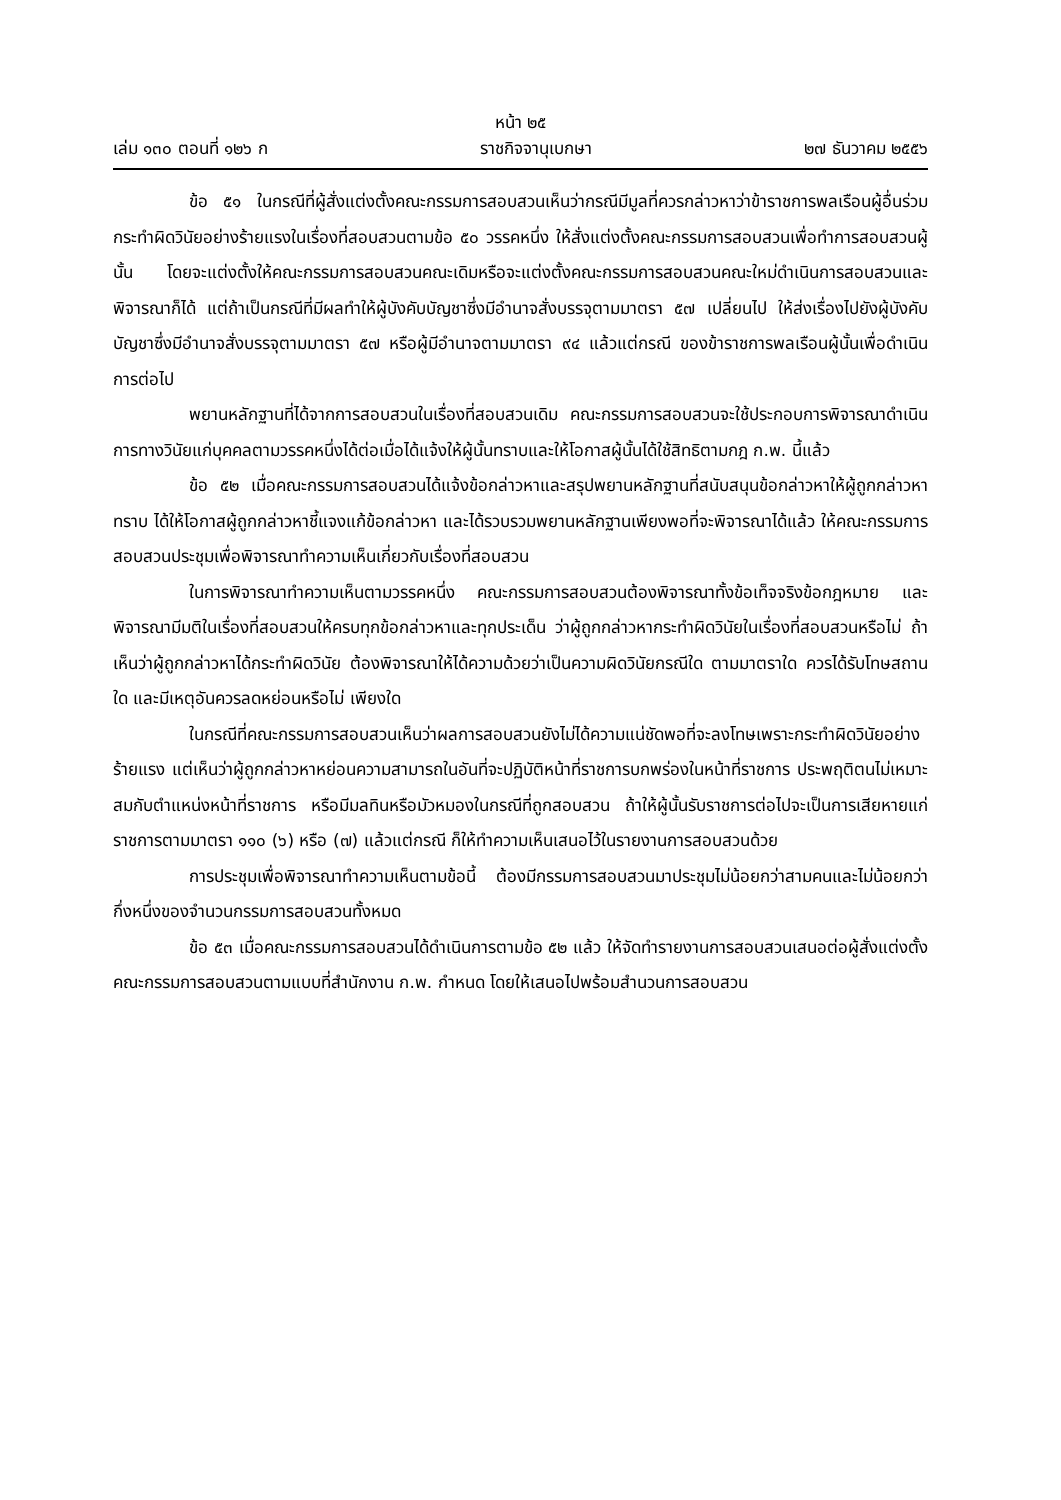หน้า ๒๕
เล่ม ๑๓๐ ตอนที่ ๑๒๖ ก ราชกิจจานุเบกษา ๒๗ ธันวาคม ๒๕๕๖
ข้อ ๕๑ ในกรณีที่ผู้สั่งแต่งตั้งคณะกรรมการสอบสวนเห็นว่ากรณีมีมูลที่ควรกล่าวหาว่าข้าราชการพลเรือนผู้อื่นร่วมกระทำผิดวินัยอย่างร้ายแรงในเรื่องที่สอบสวนตามข้อ ๕๐ วรรคหนึ่ง ให้สั่งแต่งตั้งคณะกรรมการสอบสวนเพื่อทำการสอบสวนผู้นั้น โดยจะแต่งตั้งให้คณะกรรมการสอบสวนคณะเดิมหรือจะแต่งตั้งคณะกรรมการสอบสวนคณะใหม่ดำเนินการสอบสวนและพิจารณาก็ได้ แต่ถ้าเป็นกรณีที่มีผลทำให้ผู้บังคับบัญชาซึ่งมีอำนาจสั่งบรรจุตามมาตรา ๕๗ เปลี่ยนไป ให้ส่งเรื่องไปยังผู้บังคับบัญชาซึ่งมีอำนาจสั่งบรรจุตามมาตรา ๕๗ หรือผู้มีอำนาจตามมาตรา ๙๔ แล้วแต่กรณี ของข้าราชการพลเรือนผู้นั้นเพื่อดำเนินการต่อไป
พยานหลักฐานที่ได้จากการสอบสวนในเรื่องที่สอบสวนเดิม คณะกรรมการสอบสวนจะใช้ประกอบการพิจารณาดำเนินการทางวินัยแก่บุคคลตามวรรคหนึ่งได้ต่อเมื่อได้แจ้งให้ผู้นั้นทราบและให้โอกาสผู้นั้นได้ใช้สิทธิตามกฎ ก.พ. นี้แล้ว
ข้อ ๕๒ เมื่อคณะกรรมการสอบสวนได้แจ้งข้อกล่าวหาและสรุปพยานหลักฐานที่สนับสนุนข้อกล่าวหาให้ผู้ถูกกล่าวหาทราบ ได้ให้โอกาสผู้ถูกกล่าวหาชี้แจงแก้ข้อกล่าวหา และได้รวบรวมพยานหลักฐานเพียงพอที่จะพิจารณาได้แล้ว ให้คณะกรรมการสอบสวนประชุมเพื่อพิจารณาทำความเห็นเกี่ยวกับเรื่องที่สอบสวน
ในการพิจารณาทำความเห็นตามวรรคหนึ่ง คณะกรรมการสอบสวนต้องพิจารณาทั้งข้อเท็จจริงข้อกฎหมาย และพิจารณามีมติในเรื่องที่สอบสวนให้ครบทุกข้อกล่าวหาและทุกประเด็น ว่าผู้ถูกกล่าวหากระทำผิดวินัยในเรื่องที่สอบสวนหรือไม่ ถ้าเห็นว่าผู้ถูกกล่าวหาได้กระทำผิดวินัย ต้องพิจารณาให้ได้ความด้วยว่าเป็นความผิดวินัยกรณีใด ตามมาตราใด ควรได้รับโทษสถานใด และมีเหตุอันควรลดหย่อนหรือไม่ เพียงใด
ในกรณีที่คณะกรรมการสอบสวนเห็นว่าผลการสอบสวนยังไม่ได้ความแน่ชัดพอที่จะลงโทษเพราะกระทำผิดวินัยอย่างร้ายแรง แต่เห็นว่าผู้ถูกกล่าวหาหย่อนความสามารถในอันที่จะปฏิบัติหน้าที่ราชการบกพร่องในหน้าที่ราชการ ประพฤติตนไม่เหมาะสมกับตำแหน่งหน้าที่ราชการ หรือมีมลทินหรือมัวหมองในกรณีที่ถูกสอบสวน ถ้าให้ผู้นั้นรับราชการต่อไปจะเป็นการเสียหายแก่ราชการตามมาตรา ๑๑๐ (๖) หรือ (๗) แล้วแต่กรณี ก็ให้ทำความเห็นเสนอไว้ในรายงานการสอบสวนด้วย
การประชุมเพื่อพิจารณาทำความเห็นตามข้อนี้ ต้องมีกรรมการสอบสวนมาประชุมไม่น้อยกว่าสามคนและไม่น้อยกว่ากึ่งหนึ่งของจำนวนกรรมการสอบสวนทั้งหมด
ข้อ ๕๓ เมื่อคณะกรรมการสอบสวนได้ดำเนินการตามข้อ ๕๒ แล้ว ให้จัดทำรายงานการสอบสวนเสนอต่อผู้สั่งแต่งตั้งคณะกรรมการสอบสวนตามแบบที่สำนักงาน ก.พ. กำหนด โดยให้เสนอไปพร้อมสำนวนการสอบสวน